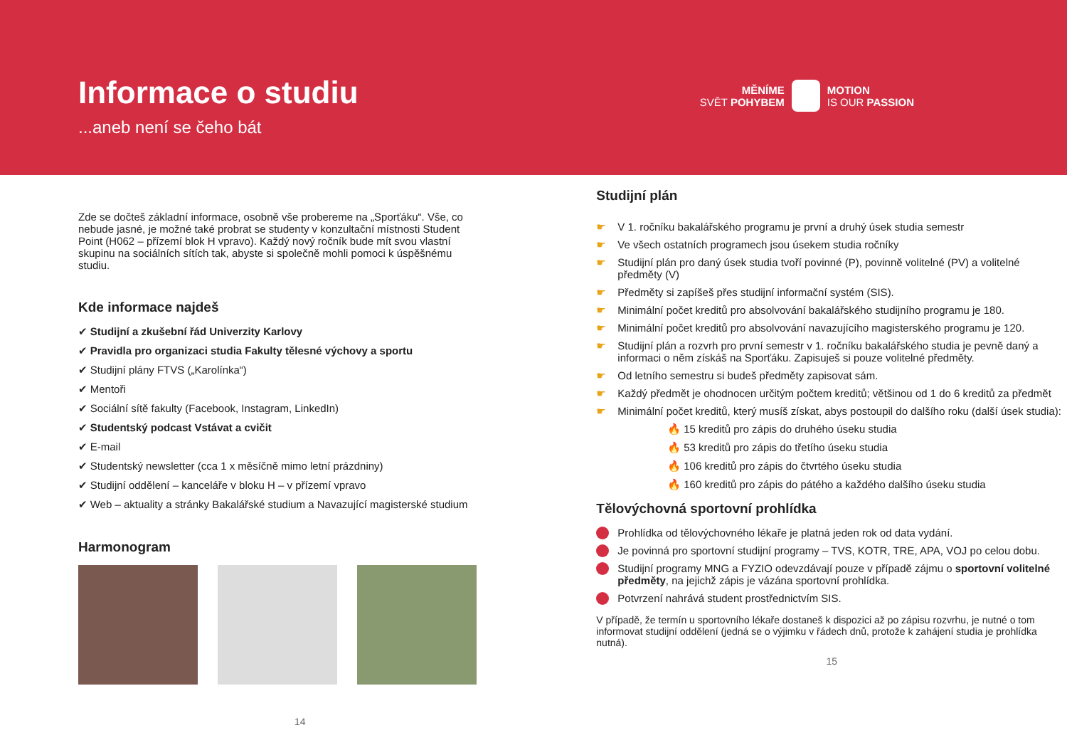Informace o studiu
...aneb není se čeho bát
MĚNÍME
SVĚT POHYBEM
MOTION
IS OUR PASSION
Zde se dočteš základní informace, osobně vše probereme na „Sporťáku“. Vše, co nebude jasné, je možné také probrat se studenty v konzultační místnosti Student Point (H062 – přízemí blok H vpravo). Každý nový ročník bude mít svou vlastní skupinu na sociálních sítích tak, abyste si společně mohli pomoci k úspěšnému studiu.
Kde informace najdeš
✔ Studijní a zkušební řád Univerzity Karlovy
✔ Pravidla pro organizaci studia Fakulty tělesné výchovy a sportu
✔ Studijní plány FTVS („Karolínka“)
✔ Mentoři
✔ Sociální sítě fakulty (Facebook, Instagram, LinkedIn)
✔ Studentský podcast Vstávat a cvičit
✔ E-mail
✔ Studentský newsletter (cca 1 x měsíčně mimo letní prázdniny)
✔ Studijní oddělení – kanceláře v bloku H – v přízemí vpravo
✔ Web – aktuality a stránky Bakalářské studium a Navazující magisterské studium
Harmonogram
14
Studijní plán
☛ V 1. ročníku bakalářského programu je první a druhý úsek studia semestr
☛ Ve všech ostatních programech jsou úsekem studia ročníky
☛ Studijní plán pro daný úsek studia tvoří povinné (P), povinně volitelné (PV) a volitelné předměty (V)
☛ Předměty si zapíšeš přes studijní informační systém (SIS).
☛ Minimální počet kreditů pro absolvování bakalářského studijního programu je 180.
☛ Minimální počet kreditů pro absolvování navazujícího magisterského programu je 120.
☛ Studijní plán a rozvrh pro první semestr v 1. ročníku bakalářského studia je pevně daný a informaci o něm získáš na Sporťáku. Zapisuješ si pouze volitelné předměty.
☛ Od letního semestru si budeš předměty zapisovat sám.
☛ Každý předmět je ohodnocen určitým počtem kreditů; většinou od 1 do 6 kreditů za předmět
☛ Minimální počet kreditů, který musíš získat, abys postoupil do dalšího roku (další úsek studia):
🔥 15 kreditů pro zápis do druhého úseku studia
🔥 53 kreditů pro zápis do třetího úseku studia
🔥 106 kreditů pro zápis do čtvrtého úseku studia
🔥 160 kreditů pro zápis do pátého a každého dalšího úseku studia
Tělovýchovná sportovní prohlídka
Prohlídka od tělovýchovného lékaře je platná jeden rok od data vydání.
Je povinná pro sportovní studijní programy – TVS, KOTR, TRE, APA, VOJ po celou dobu.
Studijní programy MNG a FYZIO odevzdávají pouze v případě zájmu o sportovní volitelné předměty, na jejichž zápis je vázána sportovní prohlídka.
Potvrzení nahrává student prostřednictvím SIS.
V případě, že termín u sportovního lékaře dostaneš k dispozici až po zápisu rozvrhu, je nutné o tom informovat studijní oddělení (jedná se o výjimku v řádech dnů, protože k zahájení studia je prohlídka nutná).
15